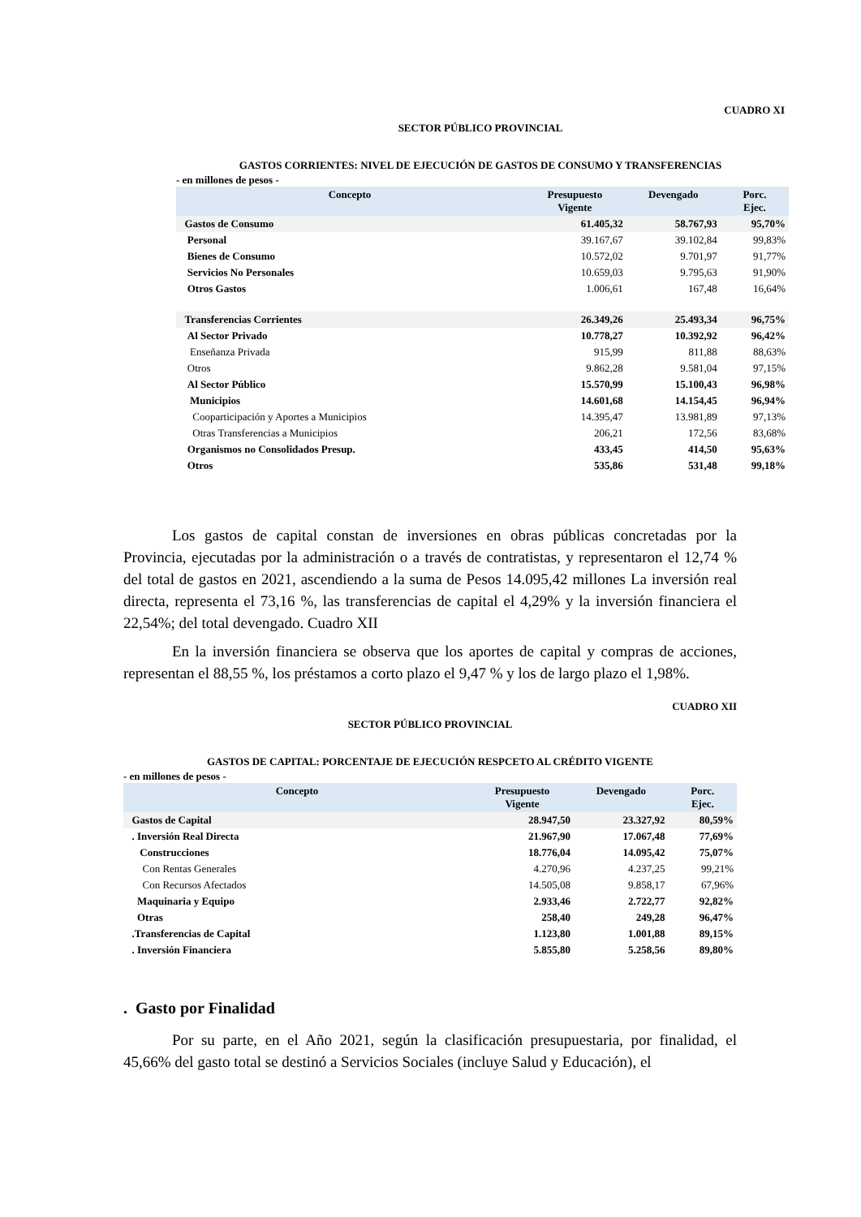CUADRO XI
SECTOR PÚBLICO PROVINCIAL
GASTOS CORRIENTES: NIVEL DE EJECUCIÓN DE GASTOS DE CONSUMO Y TRANSFERENCIAS
- en millones de pesos -
| Concepto | Presupuesto Vigente | Devengado | Porc. Ejec. |
| --- | --- | --- | --- |
| Gastos de Consumo | 61.405,32 | 58.767,93 | 95,70% |
| Personal | 39.167,67 | 39.102,84 | 99,83% |
| Bienes de Consumo | 10.572,02 | 9.701,97 | 91,77% |
| Servicios No Personales | 10.659,03 | 9.795,63 | 91,90% |
| Otros Gastos | 1.006,61 | 167,48 | 16,64% |
| Transferencias Corrientes | 26.349,26 | 25.493,34 | 96,75% |
| Al Sector Privado | 10.778,27 | 10.392,92 | 96,42% |
| Enseñanza Privada | 915,99 | 811,88 | 88,63% |
| Otros | 9.862,28 | 9.581,04 | 97,15% |
| Al Sector Público | 15.570,99 | 15.100,43 | 96,98% |
| Municipios | 14.601,68 | 14.154,45 | 96,94% |
| Cooparticipación y Aportes a Municipios | 14.395,47 | 13.981,89 | 97,13% |
| Otras Transferencias a Municipios | 206,21 | 172,56 | 83,68% |
| Organismos no Consolidados Presup. | 433,45 | 414,50 | 95,63% |
| Otros | 535,86 | 531,48 | 99,18% |
Los gastos de capital constan de inversiones en obras públicas concretadas por la Provincia, ejecutadas por la administración o a través de contratistas, y representaron el 12,74 % del total de gastos en 2021, ascendiendo a la suma de Pesos 14.095,42 millones La inversión real directa, representa el 73,16 %, las transferencias de capital el 4,29% y la inversión financiera el 22,54%; del total devengado. Cuadro XII
En la inversión financiera se observa que los aportes de capital y compras de acciones, representan el 88,55 %, los préstamos a corto plazo el 9,47 % y los de largo plazo el 1,98%.
CUADRO XII
SECTOR PÚBLICO PROVINCIAL
GASTOS DE CAPITAL: PORCENTAJE DE EJECUCIÓN RESPCETO AL CRÉDITO VIGENTE
- en millones de pesos -
| Concepto | Presupuesto Vigente | Devengado | Porc. Ejec. |
| --- | --- | --- | --- |
| Gastos de Capital | 28.947,50 | 23.327,92 | 80,59% |
| . Inversión Real Directa | 21.967,90 | 17.067,48 | 77,69% |
| Construcciones | 18.776,04 | 14.095,42 | 75,07% |
| Con Rentas Generales | 4.270,96 | 4.237,25 | 99,21% |
| Con Recursos Afectados | 14.505,08 | 9.858,17 | 67,96% |
| Maquinaria y Equipo | 2.933,46 | 2.722,77 | 92,82% |
| Otras | 258,40 | 249,28 | 96,47% |
| .Transferencias de Capital | 1.123,80 | 1.001,88 | 89,15% |
| . Inversión Financiera | 5.855,80 | 5.258,56 | 89,80% |
. Gasto por Finalidad
Por su parte, en el Año 2021, según la clasificación presupuestaria, por finalidad, el 45,66% del gasto total se destinó a Servicios Sociales (incluye Salud y Educación), el